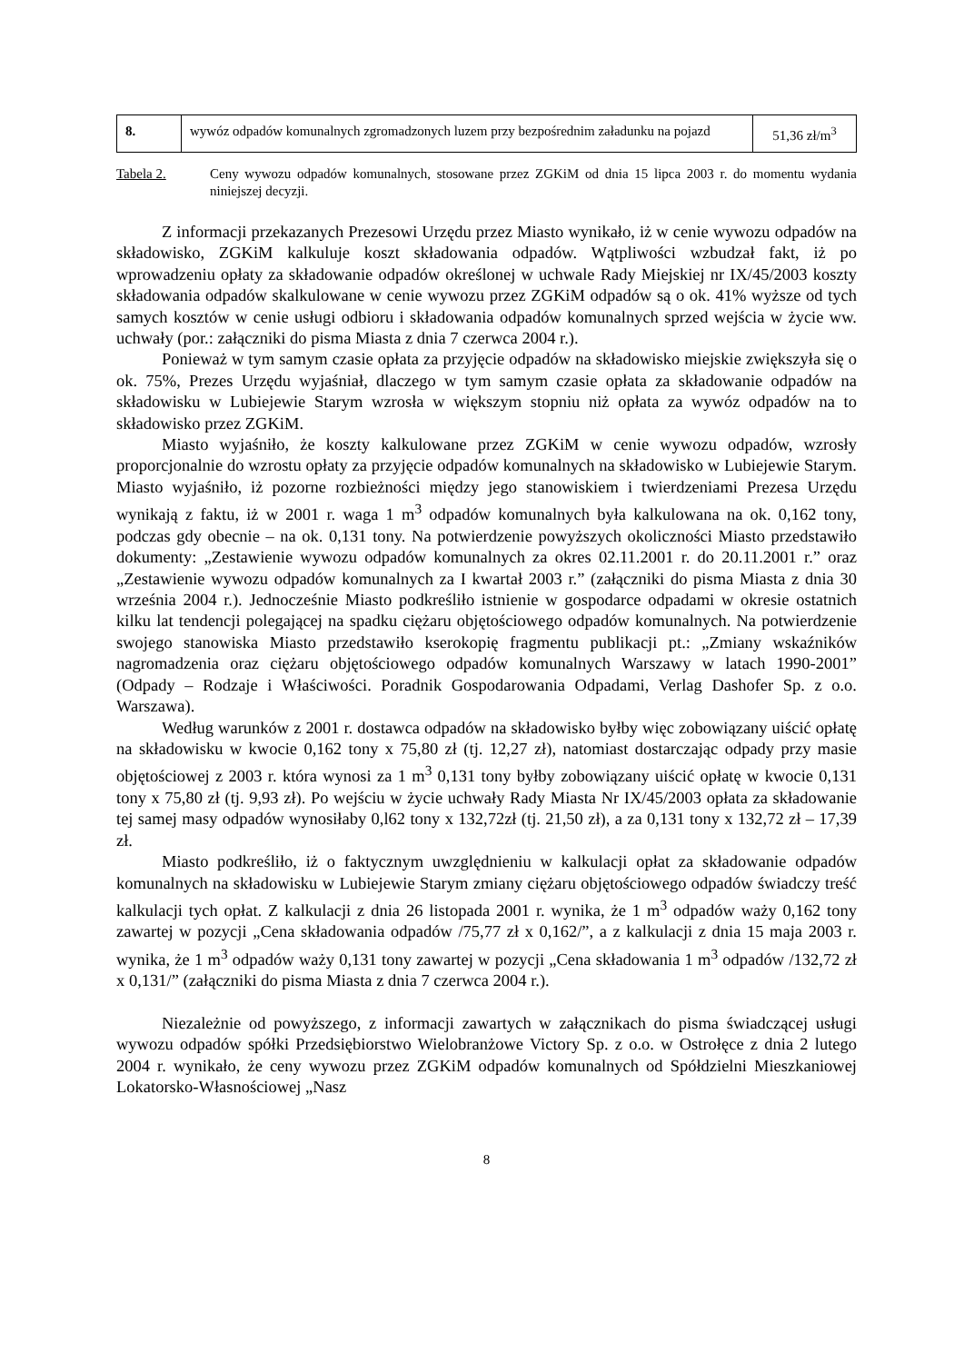| 8. | wywóz odpadów komunalnych zgromadzonych luzem przy bezpośrednim załadunku na pojazd | 51,36 zł/m<sup>3</sup> |
Tabela 2. Ceny wywozu odpadów komunalnych, stosowane przez ZGKiM od dnia 15 lipca 2003 r. do momentu wydania niniejszej decyzji.
Z informacji przekazanych Prezesowi Urzędu przez Miasto wynikało, iż w cenie wywozu odpadów na składowisko, ZGKiM kalkuluje koszt składowania odpadów. Wątpliwości wzbudzał fakt, iż po wprowadzeniu opłaty za składowanie odpadów określonej w uchwale Rady Miejskiej nr IX/45/2003 koszty składowania odpadów skalkulowane w cenie wywozu przez ZGKiM odpadów są o ok. 41% wyższe od tych samych kosztów w cenie usługi odbioru i składowania odpadów komunalnych sprzed wejścia w życie ww. uchwały (por.: załączniki do pisma Miasta z dnia 7 czerwca 2004 r.).
Ponieważ w tym samym czasie opłata za przyjęcie odpadów na składowisko miejskie zwiększyła się o ok. 75%, Prezes Urzędu wyjaśniał, dlaczego w tym samym czasie opłata za składowanie odpadów na składowisku w Lubiejewie Starym wzrosła w większym stopniu niż opłata za wywóz odpadów na to składowisko przez ZGKiM.
Miasto wyjaśniło, że koszty kalkulowane przez ZGKiM w cenie wywozu odpadów, wzrosły proporcjonalnie do wzrostu opłaty za przyjęcie odpadów komunalnych na składowisko w Lubiejewie Starym. Miasto wyjaśniło, iż pozorne rozbieżności między jego stanowiskiem i twierdzeniami Prezesa Urzędu wynikają z faktu, iż w 2001 r. waga 1 m<sup>3</sup> odpadów komunalnych była kalkulowana na ok. 0,162 tony, podczas gdy obecnie – na ok. 0,131 tony. Na potwierdzenie powyższych okoliczności Miasto przedstawiło dokumenty: „Zestawienie wywozu odpadów komunalnych za okres 02.11.2001 r. do 20.11.2001 r.” oraz „Zestawienie wywozu odpadów komunalnych za I kwartał 2003 r.” (załączniki do pisma Miasta z dnia 30 września 2004 r.). Jednocześnie Miasto podkreśliło istnienie w gospodarce odpadami w okresie ostatnich kilku lat tendencji polegającej na spadku ciężaru objętościowego odpadów komunalnych. Na potwierdzenie swojego stanowiska Miasto przedstawiło kserokopię fragmentu publikacji pt.: „Zmiany wskaźników nagromadzenia oraz ciężaru objętościowego odpadów komunalnych Warszawy w latach 1990-2001” (Odpady – Rodzaje i Właściwości. Poradnik Gospodarowania Odpadami, Verlag Dashofer Sp. z o.o. Warszawa).
Według warunków z 2001 r. dostawca odpadów na składowisko byłby więc zobowiązany uiścić opłatę na składowisku w kwocie 0,162 tony x 75,80 zł (tj. 12,27 zł), natomiast dostarczając odpady przy masie objętościowej z 2003 r. która wynosi za 1 m<sup>3</sup> 0,131 tony byłby zobowiązany uiścić opłatę w kwocie 0,131 tony x 75,80 zł (tj. 9,93 zł). Po wejściu w życie uchwały Rady Miasta Nr IX/45/2003 opłata za składowanie tej samej masy odpadów wynosiłaby 0,l62 tony x 132,72zł (tj. 21,50 zł), a za 0,131 tony x 132,72 zł – 17,39 zł.
Miasto podkreśliło, iż o faktycznym uwzględnieniu w kalkulacji opłat za składowanie odpadów komunalnych na składowisku w Lubiejewie Starym zmiany ciężaru objętościowego odpadów świadczy treść kalkulacji tych opłat. Z kalkulacji z dnia 26 listopada 2001 r. wynika, że 1 m<sup>3</sup> odpadów waży 0,162 tony zawartej w pozycji „Cena składowania odpadów /75,77 zł x 0,162/”, a z kalkulacji z dnia 15 maja 2003 r. wynika, że 1 m<sup>3</sup> odpadów waży 0,131 tony zawartej w pozycji „Cena składowania 1 m<sup>3</sup> odpadów /132,72 zł x 0,131/” (załączniki do pisma Miasta z dnia 7 czerwca 2004 r.).
Niezależnie od powyższego, z informacji zawartych w załącznikach do pisma świadczącej usługi wywozu odpadów spółki Przedsiębiorstwo Wielobranżowe Victory Sp. z o.o. w Ostrołęce z dnia 2 lutego 2004 r. wynikało, że ceny wywozu przez ZGKiM odpadów komunalnych od Spółdzielni Mieszkaniowej Lokatorsko-Własnościowej „Nasz
8